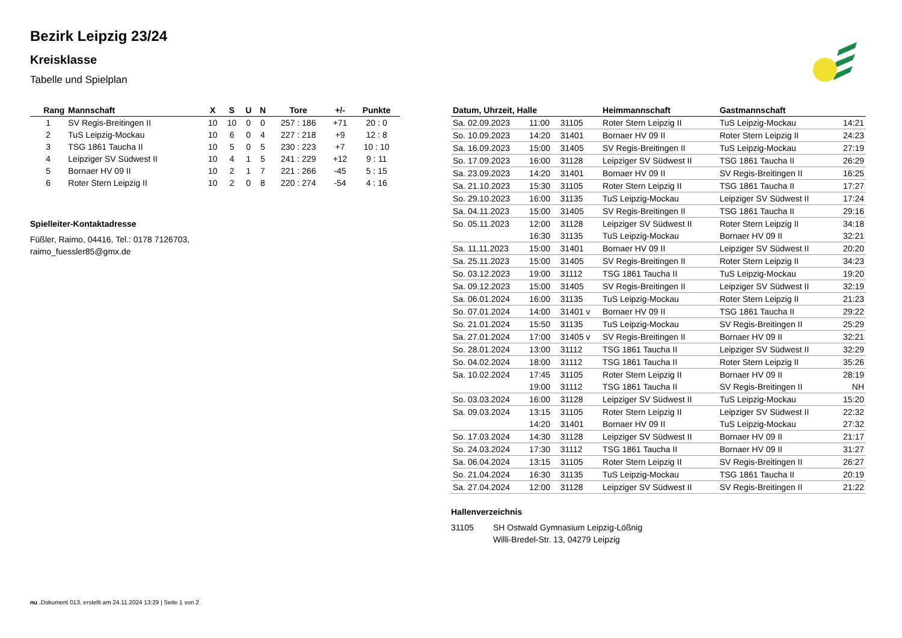Bezirk Leipzig 23/24
Kreisklasse
Tabelle und Spielplan
| Rang | Mannschaft | X | S | U | N | Tore | +/- | Punkte |
| --- | --- | --- | --- | --- | --- | --- | --- | --- |
| 1 | SV Regis-Breitingen II | 10 | 10 | 0 | 0 | 257 : 186 | +71 | 20 : 0 |
| 2 | TuS Leipzig-Mockau | 10 | 6 | 0 | 4 | 227 : 218 | +9 | 12 : 8 |
| 3 | TSG 1861 Taucha II | 10 | 5 | 0 | 5 | 230 : 223 | +7 | 10 : 10 |
| 4 | Leipziger SV Südwest II | 10 | 4 | 1 | 5 | 241 : 229 | +12 | 9 : 11 |
| 5 | Bornaer HV 09 II | 10 | 2 | 1 | 7 | 221 : 266 | -45 | 5 : 15 |
| 6 | Roter Stern Leipzig II | 10 | 2 | 0 | 8 | 220 : 274 | -54 | 4 : 16 |
Spielleiter-Kontaktadresse
Füßler, Raimo, 04416, Tel.: 0178 7126703, raimo_fuessler85@gmx.de
| Datum, Uhrzeit, Halle | | | Heimmannschaft | Gastmannschaft | |
| --- | --- | --- | --- | --- | --- |
| Sa. 02.09.2023 | 11:00 | 31105 | Roter Stern Leipzig II | TuS Leipzig-Mockau | 14:21 |
| So. 10.09.2023 | 14:20 | 31401 | Bornaer HV 09 II | Roter Stern Leipzig II | 24:23 |
| Sa. 16.09.2023 | 15:00 | 31405 | SV Regis-Breitingen II | TuS Leipzig-Mockau | 27:19 |
| So. 17.09.2023 | 16:00 | 31128 | Leipziger SV Südwest II | TSG 1861 Taucha II | 26:29 |
| Sa. 23.09.2023 | 14:20 | 31401 | Bornaer HV 09 II | SV Regis-Breitingen II | 16:25 |
| Sa. 21.10.2023 | 15:30 | 31105 | Roter Stern Leipzig II | TSG 1861 Taucha II | 17:27 |
| So. 29.10.2023 | 16:00 | 31135 | TuS Leipzig-Mockau | Leipziger SV Südwest II | 17:24 |
| Sa. 04.11.2023 | 15:00 | 31405 | SV Regis-Breitingen II | TSG 1861 Taucha II | 29:16 |
| So. 05.11.2023 | 12:00 | 31128 | Leipziger SV Südwest II | Roter Stern Leipzig II | 34:18 |
| | 16:30 | 31135 | TuS Leipzig-Mockau | Bornaer HV 09 II | 32:21 |
| Sa. 11.11.2023 | 15:00 | 31401 | Bornaer HV 09 II | Leipziger SV Südwest II | 20:20 |
| Sa. 25.11.2023 | 15:00 | 31405 | SV Regis-Breitingen II | Roter Stern Leipzig II | 34:23 |
| So. 03.12.2023 | 19:00 | 31112 | TSG 1861 Taucha II | TuS Leipzig-Mockau | 19:20 |
| Sa. 09.12.2023 | 15:00 | 31405 | SV Regis-Breitingen II | Leipziger SV Südwest II | 32:19 |
| Sa. 06.01.2024 | 16:00 | 31135 | TuS Leipzig-Mockau | Roter Stern Leipzig II | 21:23 |
| So. 07.01.2024 | 14:00 | 31401 v | Bornaer HV 09 II | TSG 1861 Taucha II | 29:22 |
| So. 21.01.2024 | 15:50 | 31135 | TuS Leipzig-Mockau | SV Regis-Breitingen II | 25:29 |
| Sa. 27.01.2024 | 17:00 | 31405 v | SV Regis-Breitingen II | Bornaer HV 09 II | 32:21 |
| So. 28.01.2024 | 13:00 | 31112 | TSG 1861 Taucha II | Leipziger SV Südwest II | 32:29 |
| So. 04.02.2024 | 18:00 | 31112 | TSG 1861 Taucha II | Roter Stern Leipzig II | 35:26 |
| Sa. 10.02.2024 | 17:45 | 31105 | Roter Stern Leipzig II | Bornaer HV 09 II | 28:19 |
| | 19:00 | 31112 | TSG 1861 Taucha II | SV Regis-Breitingen II | NH |
| So. 03.03.2024 | 16:00 | 31128 | Leipziger SV Südwest II | TuS Leipzig-Mockau | 15:20 |
| Sa. 09.03.2024 | 13:15 | 31105 | Roter Stern Leipzig II | Leipziger SV Südwest II | 22:32 |
| | 14:20 | 31401 | Bornaer HV 09 II | TuS Leipzig-Mockau | 27:32 |
| So. 17.03.2024 | 14:30 | 31128 | Leipziger SV Südwest II | Bornaer HV 09 II | 21:17 |
| So. 24.03.2024 | 17:30 | 31112 | TSG 1861 Taucha II | Bornaer HV 09 II | 31:27 |
| Sa. 06.04.2024 | 13:15 | 31105 | Roter Stern Leipzig II | SV Regis-Breitingen II | 26:27 |
| So. 21.04.2024 | 16:30 | 31135 | TuS Leipzig-Mockau | TSG 1861 Taucha II | 20:19 |
| Sa. 27.04.2024 | 12:00 | 31128 | Leipziger SV Südwest II | SV Regis-Breitingen II | 21:22 |
Hallenverzeichnis
31105 SH Ostwald Gymnasium Leipzig-Lößnig
Willi-Bredel-Str. 13, 04279 Leipzig
nu .Dokument 013, erstellt am 24.11.2024 13:29 | Seite 1 von 2